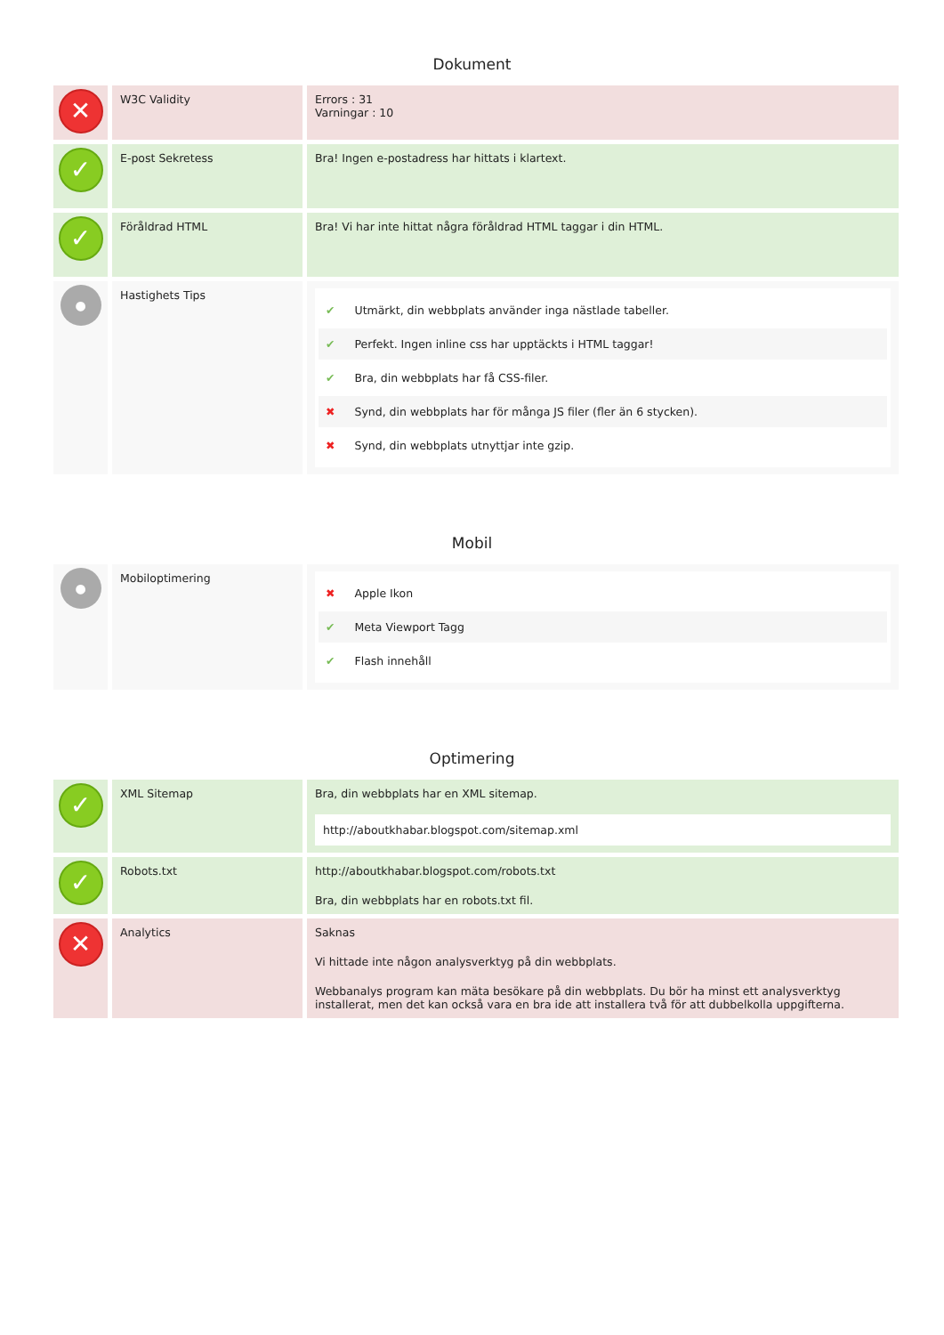Dokument
| ✕ | W3C Validity | Errors : 31 Varningar : 10 |
| ✓ | E-post Sekretess | Bra! Ingen e-postadress har hittats i klartext. |
| ✓ | Föråldrad HTML | Bra! Vi har inte hittat några föråldrad HTML taggar i din HTML. |
| ● | Hastighets Tips | ✔ Utmärkt, din webbplats använder inga nästlade tabeller. ✔ Perfekt. Ingen inline css har upptäckts i HTML taggar! ✔ Bra, din webbplats har få CSS-filer. ✖ Synd, din webbplats har för många JS filer (fler än 6 stycken). ✖ Synd, din webbplats utnyttjar inte gzip. |
Mobil
| ● | Mobiloptimering | ✖ Apple Ikon ✔ Meta Viewport Tagg ✔ Flash innehåll |
Optimering
| ✓ | XML Sitemap | Bra, din webbplats har en XML sitemap. http://aboutkhabar.blogspot.com/sitemap.xml |
| ✓ | Robots.txt | http://aboutkhabar.blogspot.com/robots.txt Bra, din webbplats har en robots.txt fil. |
| ✕ | Analytics | Saknas Vi hittade inte någon analysverktyg på din webbplats. Webbanalys program kan mäta besökare på din webbplats. Du bör ha minst ett analysverktyg installerat, men det kan också vara en bra ide att installera två för att dubbelkolla uppgifterna. |